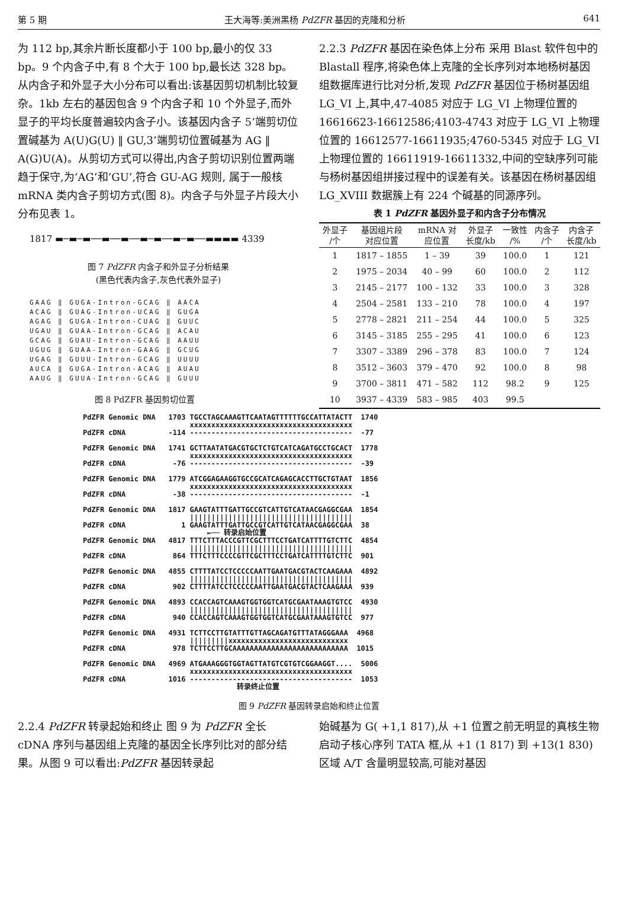第 5 期 王大海等:美洲黑杨 PdZFR 基因的克隆和分析 641
为 112 bp,其余片断长度都小于 100 bp,最小的仅 33 bp。9 个内含子中,有 8 个大于 100 bp,最长达 328 bp。从内含子和外显子大小分布可以看出:该基因剪切机制比较复杂。1kb 左右的基因包含 9 个内含子和 10 个外显子,而外显子的平均长度普遍较内含子小。该基因内含子 5’端剪切位置碱基为 A(U)G(U) ‖ GU,3’端剪切位置碱基为 AG ‖ A(G)U(A)。从剪切方式可以得出,内含子剪切识别位置两端趋于保守,为‘AG’和‘GU’,符合 GU-AG 规则, 属于一般核 mRNA 类内含子剪切方式(图 8)。内含子与外显子片段大小分布见表 1。
1817 ▬─▬─▬──▬──▬──▬─▬──▬─▬──▬▬▬▬ 4339
图 7 PdZFR 内含子和外显子分析结果
(黑色代表内含子,灰色代表外显子)
GAAG ‖ GUGA-Intron-GCAG ‖ AACA ACAG ‖ GUAG-Intron-UCAG ‖ GUGA AGAG ‖ GUGA-Intron-CUAG ‖ GUUC UGAU ‖ GUAA-Intron-GCAG ‖ ACAU GCAG ‖ GUAU-Intron-GCAG ‖ AAUU UGUG ‖ GUAA-Intron-GAAG ‖ GCUG UGAG ‖ GUUU-Intron-GCAG ‖ UUUU AUCA ‖ GUGA-Intron-ACAG ‖ AUAU AAUG ‖ GUUA-Intron-GCAG ‖ GUUU
图 8 PdZFR 基因剪切位置
2.2.3 PdZFR 基因在染色体上分布 采用 Blast 软件包中的 Blastall 程序,将染色体上克隆的全长序列对本地杨树基因组数据库进行比对分析,发现 PdZFR 基因位于杨树基因组 LG_VI 上,其中,47-4085 对应于 LG_VI 上物理位置的 16616623-16612586;4103-4743 对应于 LG_VI 上物理位置的 16612577-16611935;4760-5345 对应于 LG_VI 上物理位置的 16611919-16611332,中间的空缺序列可能与杨树基因组拼接过程中的误差有关。该基因在杨树基因组 LG_XVIII 数据簇上有 224 个碱基的同源序列。
表 1 PdZFR 基因外显子和内含子分布情况
| 外显子 /个 | 基因组片段 对应位置 | mRNA 对 应位置 | 外显子 长度/kb | 一致性 /% | 内含子 /个 | 内含子 长度/kb |
| --- | --- | --- | --- | --- | --- | --- |
| 1 | 1817 – 1855 | 1 – 39 | 39 | 100.0 | 1 | 121 |
| 2 | 1975 – 2034 | 40 – 99 | 60 | 100.0 | 2 | 112 |
| 3 | 2145 – 2177 | 100 – 132 | 33 | 100.0 | 3 | 328 |
| 4 | 2504 – 2581 | 133 – 210 | 78 | 100.0 | 4 | 197 |
| 5 | 2778 – 2821 | 211 – 254 | 44 | 100.0 | 5 | 325 |
| 6 | 3145 – 3185 | 255 – 295 | 41 | 100.0 | 6 | 123 |
| 7 | 3307 – 3389 | 296 – 378 | 83 | 100.0 | 7 | 124 |
| 8 | 3512 – 3603 | 379 – 470 | 92 | 100.0 | 8 | 98 |
| 9 | 3700 – 3811 | 471 – 582 | 112 | 98.2 | 9 | 125 |
| 10 | 3937 – 4339 | 583 – 985 | 403 | 99.5 | | |
PdZFR Genomic DNA 1703 TGCCTAGCAAAGTTCAATAGTTTTTTGCCATTATACTT 1740 xxxxxxxxxxxxxxxxxxxxxxxxxxxxxxxxxxxxxx PdZFR cDNA -114 -------------------------------------- -77 PdZFR Genomic DNA 1741 GCTTAATATGACGTGCTCTGTCATCAGATGCCTGCACT 1778 xxxxxxxxxxxxxxxxxxxxxxxxxxxxxxxxxxxxxx PdZFR cDNA -76 -------------------------------------- -39 PdZFR Genomic DNA 1779 ATCGGAGAAGGTGCCGCATCAGAGCACCTTGCTGTAAT 1856 xxxxxxxxxxxxxxxxxxxxxxxxxxxxxxxxxxxxxx PdZFR cDNA -38 -------------------------------------- -1 PdZFR Genomic DNA 1817 GAAGTATTTGATTGCCGTCATTGTCATAACGAGGCGAA 1854 |||||||||||||||||||||||||||||||||||||| PdZFR cDNA 1 GAAGTATTTGATTGCCGTCATTGTCATAACGAGGCGAA 38 ←── 转录启始位置 PdZFR Genomic DNA 4817 TTTCTTTACCCGTTCGCTTTCCTGATCATTTTGTCTTC 4854 |||||||||||||||||||||||||||||||||||||| PdZFR cDNA 864 TTTCTTTCCCCGTTCGCTTTCCTGATCATTTTGTCTTC 901 PdZFR Genomic DNA 4855 CTTTTATCCTCCCCCAATTGAATGACGTACTCAAGAAA 4892 |||||||||||||||||||||||||||||||||||||| PdZFR cDNA 902 CTTTTATCCTCCCCCAATTGAATGACGTACTCAAGAAA 939 PdZFR Genomic DNA 4893 CCACCAGTCAAAGTGGTGGTCATGCGAATAAAGTGTCC 4930 |||||||||||||||||||||||||||||||||||||| PdZFR cDNA 940 CCACCAGTCAAAGTGGTGGTCATGCGAATAAAGTGTCC 977 PdZFR Genomic DNA 4931 TCTTCCTTGTATTTGTTAGCAGATGTTTATAGGGAAA 4968 |||||||||xxxxxxxxxxxxxxxxxxxxxxxxxxxx PdZFR cDNA 978 TCTTCCTTGCAAAAAAAAAAAAAAAAAAAAAAAAAAA 1015 PdZFR Genomic DNA 4969 ATGAAAGGGTGGTAGTTATGTCGTGTCGGAAGGT.... 5006 xxxxxxxxxxxxxxxxxxxxxxxxxxxxxxxxxxxxxx PdZFR cDNA 1016 -------------------------------------- 1053 转录终止位置
图 9 PdZFR 基因转录启始和终止位置
2.2.4 PdZFR 转录起始和终止 图 9 为 PdZFR 全长 cDNA 序列与基因组上克隆的基因全长序列比对的部分结果。从图 9 可以看出:PdZFR 基因转录起
始碱基为 G( +1,1 817),从 +1 位置之前无明显的真核生物启动子核心序列 TATA 框,从 +1 (1 817) 到 +13(1 830)区域 A/T 含量明显较高,可能对基因